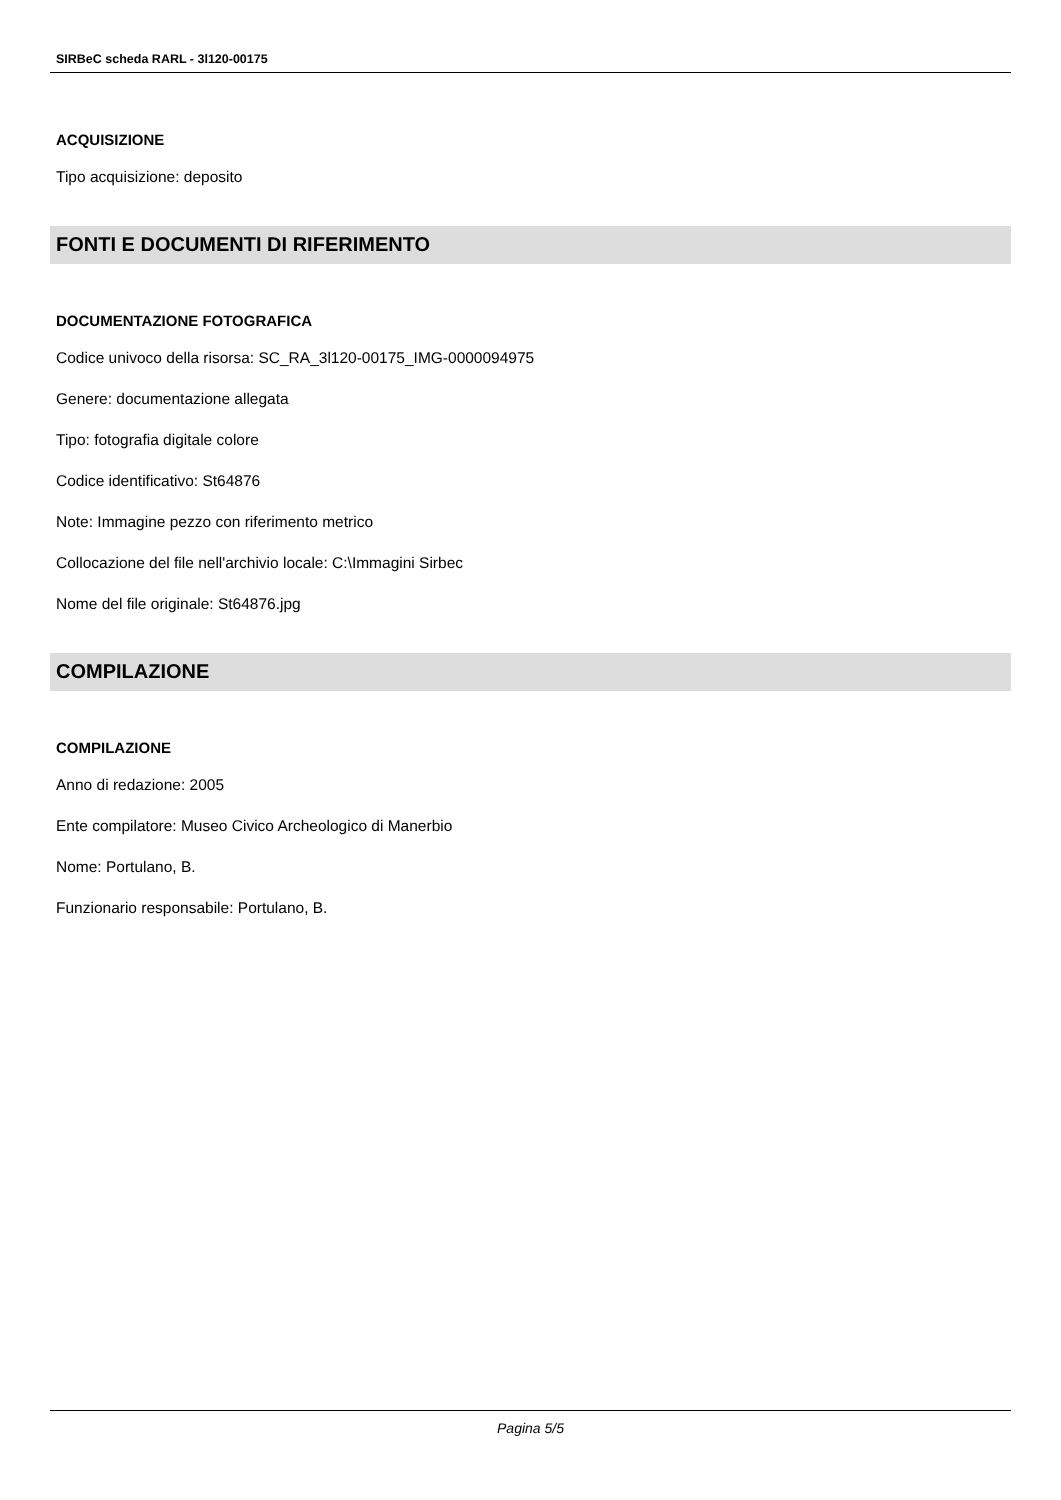SIRBeC scheda RARL - 3l120-00175
ACQUISIZIONE
Tipo acquisizione: deposito
FONTI E DOCUMENTI DI RIFERIMENTO
DOCUMENTAZIONE FOTOGRAFICA
Codice univoco della risorsa: SC_RA_3l120-00175_IMG-0000094975
Genere: documentazione allegata
Tipo: fotografia digitale colore
Codice identificativo: St64876
Note: Immagine pezzo con riferimento metrico
Collocazione del file nell'archivio locale: C:\Immagini Sirbec
Nome del file originale: St64876.jpg
COMPILAZIONE
COMPILAZIONE
Anno di redazione: 2005
Ente compilatore: Museo Civico Archeologico di Manerbio
Nome: Portulano, B.
Funzionario responsabile: Portulano, B.
Pagina 5/5